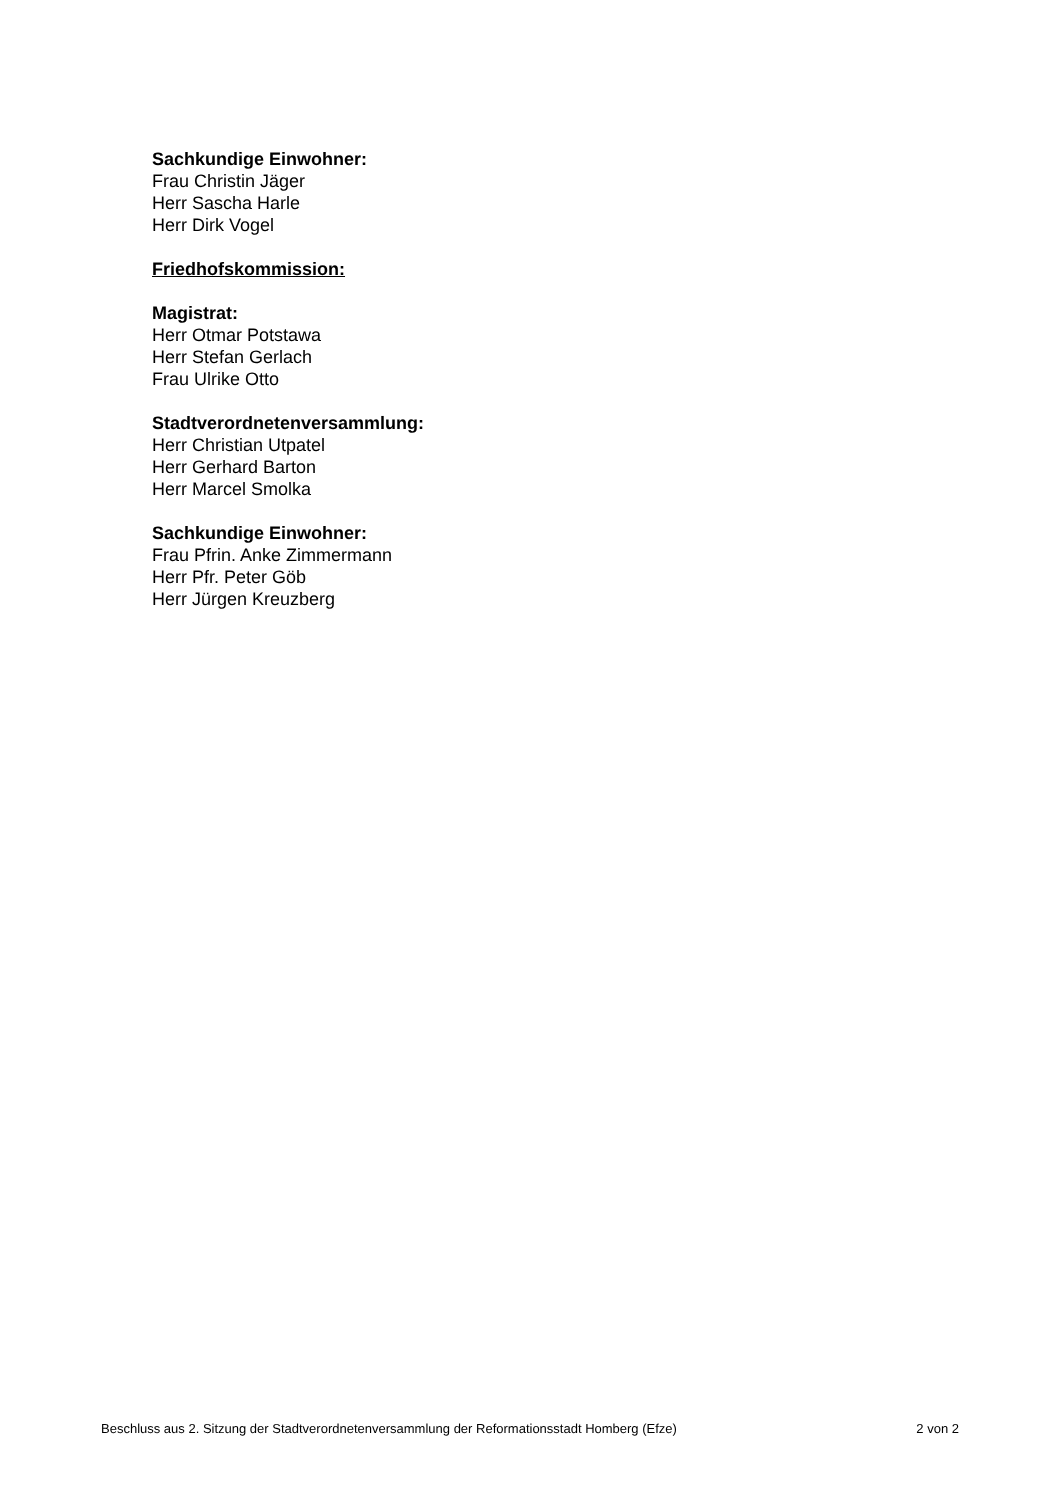Sachkundige Einwohner:
Frau Christin Jäger
Herr Sascha Harle
Herr Dirk Vogel
Friedhofskommission:
Magistrat:
Herr Otmar Potstawa
Herr Stefan Gerlach
Frau Ulrike Otto
Stadtverordnetenversammlung:
Herr Christian Utpatel
Herr Gerhard Barton
Herr Marcel Smolka
Sachkundige Einwohner:
Frau Pfrin. Anke Zimmermann
Herr Pfr. Peter Göb
Herr Jürgen Kreuzberg
Beschluss aus 2. Sitzung der Stadtverordnetenversammlung der Reformationsstadt Homberg (Efze) 2 von 2